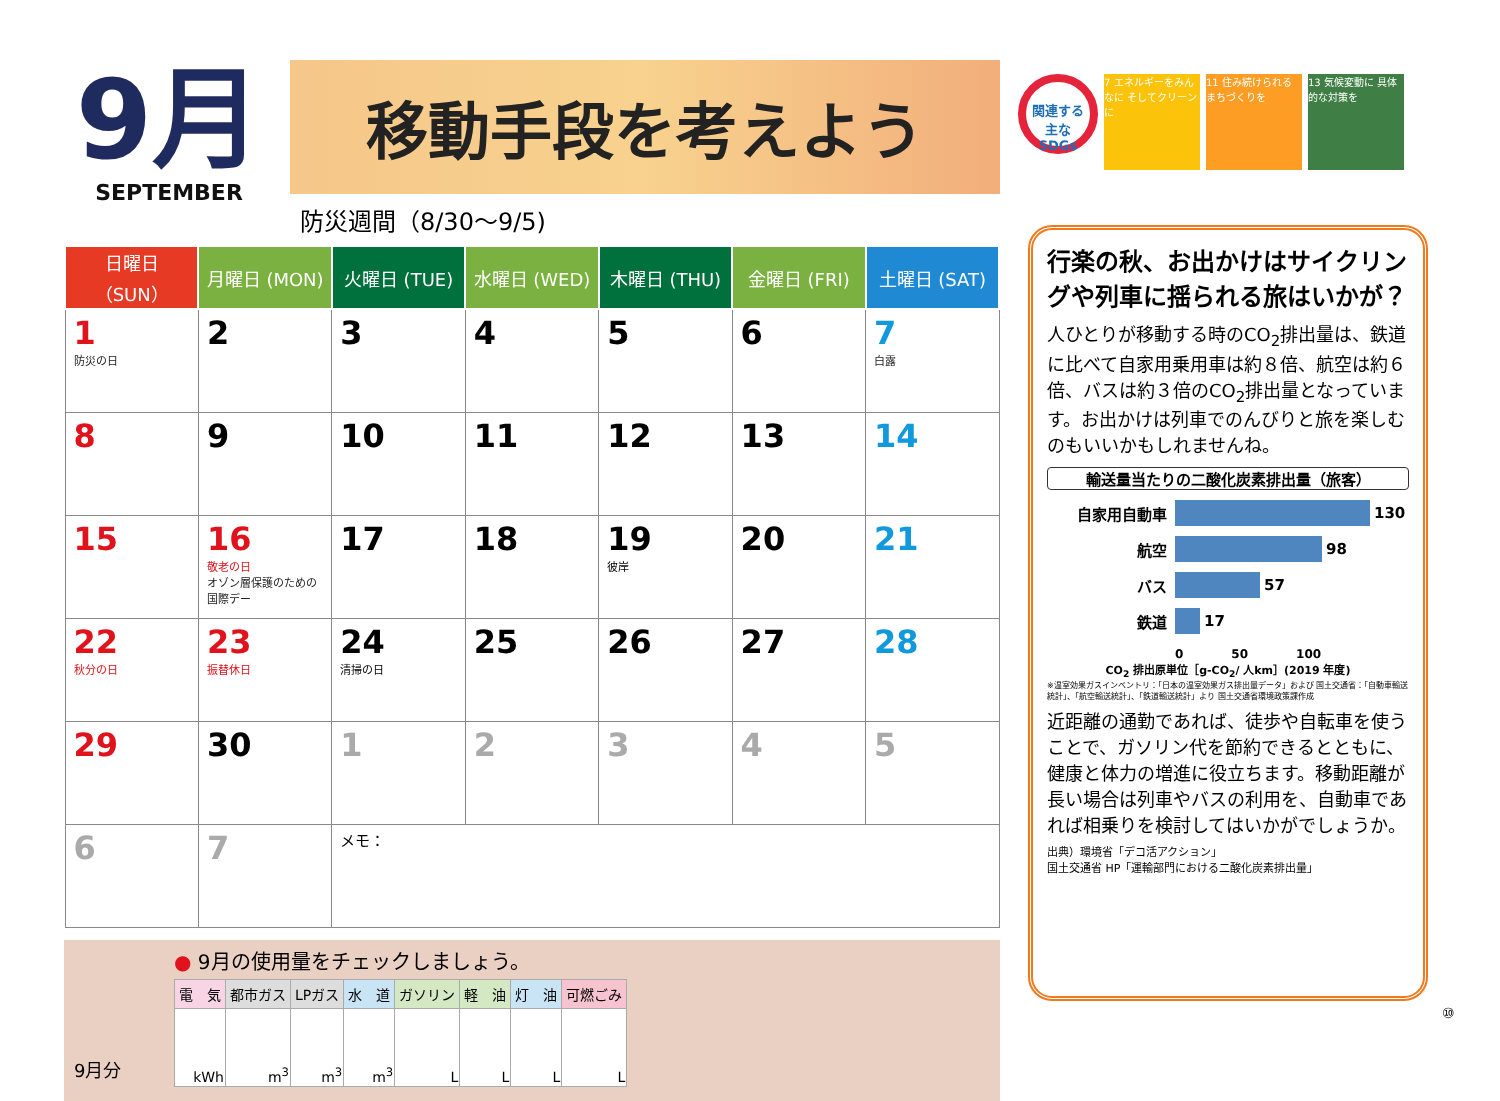9月
SEPTEMBER
移動手段を考えよう
防災週間（8/30〜9/5)
| 日曜日（SUN） | 月曜日 (MON) | 火曜日 (TUE) | 水曜日 (WED) | 木曜日 (THU) | 金曜日 (FRI) | 土曜日 (SAT) |
| --- | --- | --- | --- | --- | --- | --- |
| 1 防災の日 | 2 | 3 | 4 | 5 | 6 | 7 白露 |
| 8 | 9 | 10 | 11 | 12 | 13 | 14 |
| 15 | 16 敬老の日 オゾン層保護のための国際デー | 17 | 18 | 19 彼岸 | 20 | 21 |
| 22 秋分の日 | 23 振替休日 | 24 清掃の日 | 25 | 26 | 27 | 28 |
| 29 | 30 | 1 | 2 | 3 | 4 | 5 |
| 6 | 7 | メモ： | | | | |
9月分
● 9月の使用量をチェックしましょう。
| 電 気 | 都市ガス | LPガス | 水 道 | ガソリン | 軽 油 | 灯 油 | 可燃ごみ |
| --- | --- | --- | --- | --- | --- | --- | --- |
| kWh | m<sup>3</sup> | m<sup>3</sup> | m<sup>3</sup> | L | L | L | L |
関連する 主な SDGs
7 エネルギーをみんなに そしてクリーンに
11 住み続けられる まちづくりを
13 気候変動に 具体的な対策を
行楽の秋、お出かけはサイクリングや列車に揺られる旅はいかが？
人ひとりが移動する時のCO<sub>2</sub>排出量は、鉄道に比べて自家用乗用車は約８倍、航空は約６倍、バスは約３倍のCO<sub>2</sub>排出量となっています。お出かけは列車でのんびりと旅を楽しむのもいいかもしれませんね。
輸送量当たりの二酸化炭素排出量（旅客）
自家用自動車
130
航空
98
バス
57
鉄道
17
0　　　　50　　　　100
CO<sub>2</sub> 排出原単位［g-CO<sub>2</sub>/ 人km］(2019 年度)
※温室効果ガスインベントリ：「日本の温室効果ガス排出量データ」および 国土交通省：「自動車輸送統計」、「航空輸送統計」、「鉄道輸送統計」より 国土交通省環境政策課作成
近距離の通勤であれば、徒歩や自転車を使うことで、ガソリン代を節約できるとともに、健康と体力の増進に役立ちます。移動距離が長い場合は列車やバスの利用を、自動車であれば相乗りを検討してはいかがでしょうか。
出典）環境省「デコ活アクション」
国土交通省 HP「運輸部門における二酸化炭素排出量」
⑩